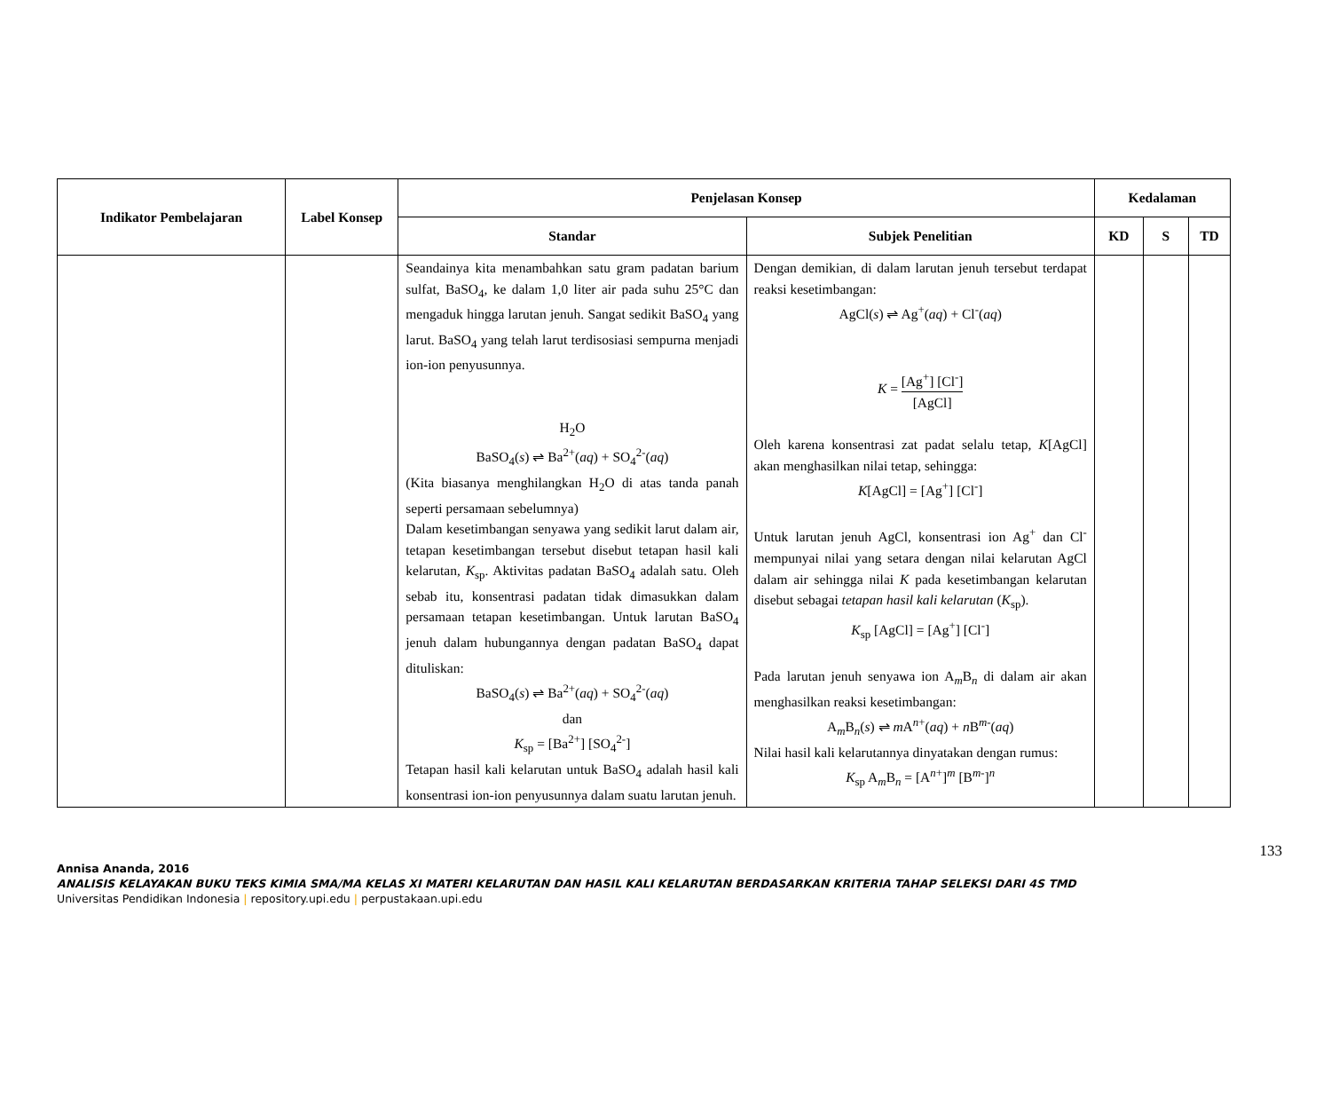| Indikator Pembelajaran | Label Konsep | Penjelasan Konsep | | Kedalaman | | |
| --- | --- | --- | --- | --- | --- | --- |
| | | Standar | Subjek Penelitian | KD | S | TD |
| | | Seandainya kita menambahkan satu gram padatan barium sulfat, BaSO<sub>4</sub>, ke dalam 1,0 liter air pada suhu 25°C dan mengaduk hingga larutan jenuh. Sangat sedikit BaSO<sub>4</sub> yang larut. BaSO<sub>4</sub> yang telah larut terdisosiasi sempurna menjadi ion-ion penyusunnya. H<sub>2</sub>O BaSO<sub>4</sub>( s ) ⇌ Ba<sup>2+</sup>( aq ) + SO<sub>4</sub><sup>2-</sup>( aq ) (Kita biasanya menghilangkan H<sub>2</sub>O di atas tanda panah seperti persamaan sebelumnya) Dalam kesetimbangan senyawa yang sedikit larut dalam air, tetapan kesetimbangan tersebut disebut tetapan hasil kali kelarutan, K<sub>sp</sub>. Aktivitas padatan BaSO<sub>4</sub> adalah satu. Oleh sebab itu, konsentrasi padatan tidak dimasukkan dalam persamaan tetapan kesetimbangan. Untuk larutan BaSO<sub>4</sub> jenuh dalam hubungannya dengan padatan BaSO<sub>4</sub> dapat dituliskan: BaSO<sub>4</sub>( s ) ⇌ Ba<sup>2+</sup>( aq ) + SO<sub>4</sub><sup>2-</sup>( aq ) dan K<sub>sp</sub> = [Ba<sup>2+</sup>] [SO<sub>4</sub><sup>2-</sup>] Tetapan hasil kali kelarutan untuk BaSO<sub>4</sub> adalah hasil kali konsentrasi ion-ion penyusunnya dalam suatu larutan jenuh. | Dengan demikian, di dalam larutan jenuh tersebut terdapat reaksi kesetimbangan: AgCl( s ) ⇌ Ag<sup>+</sup>( aq ) + Cl<sup>-</sup>( aq ) K = [Ag<sup>+</sup>] [Cl<sup>-</sup>] [AgCl] Oleh karena konsentrasi zat padat selalu tetap, K [AgCl] akan menghasilkan nilai tetap, sehingga: K [AgCl] = [Ag<sup>+</sup>] [Cl<sup>-</sup>] Untuk larutan jenuh AgCl, konsentrasi ion Ag<sup>+</sup> dan Cl<sup>-</sup> mempunyai nilai yang setara dengan nilai kelarutan AgCl dalam air sehingga nilai K pada kesetimbangan kelarutan disebut sebagai tetapan hasil kali kelarutan ( K<sub>sp</sub>). K<sub>sp</sub> [AgCl] = [Ag<sup>+</sup>] [Cl<sup>-</sup>] Pada larutan jenuh senyawa ion A<sub>m</sub>B<sub>n</sub> di dalam air akan menghasilkan reaksi kesetimbangan: A<sub>m</sub>B<sub>n</sub>( s ) ⇌ m A<sup>n+</sup>( aq ) + n B<sup>m-</sup>( aq ) Nilai hasil kali kelarutannya dinyatakan dengan rumus: K<sub>sp</sub> A<sub>m</sub>B<sub>n</sub> = [A<sup>n+</sup>]<sup>m</sup> [B<sup>m-</sup>]<sup>n</sup> | | | |
133
Annisa Ananda, 2016
ANALISIS KELAYAKAN BUKU TEKS KIMIA SMA/MA KELAS XI MATERI KELARUTAN DAN HASIL KALI KELARUTAN BERDASARKAN KRITERIA TAHAP SELEKSI DARI 4S TMD
Universitas Pendidikan Indonesia | repository.upi.edu | perpustakaan.upi.edu